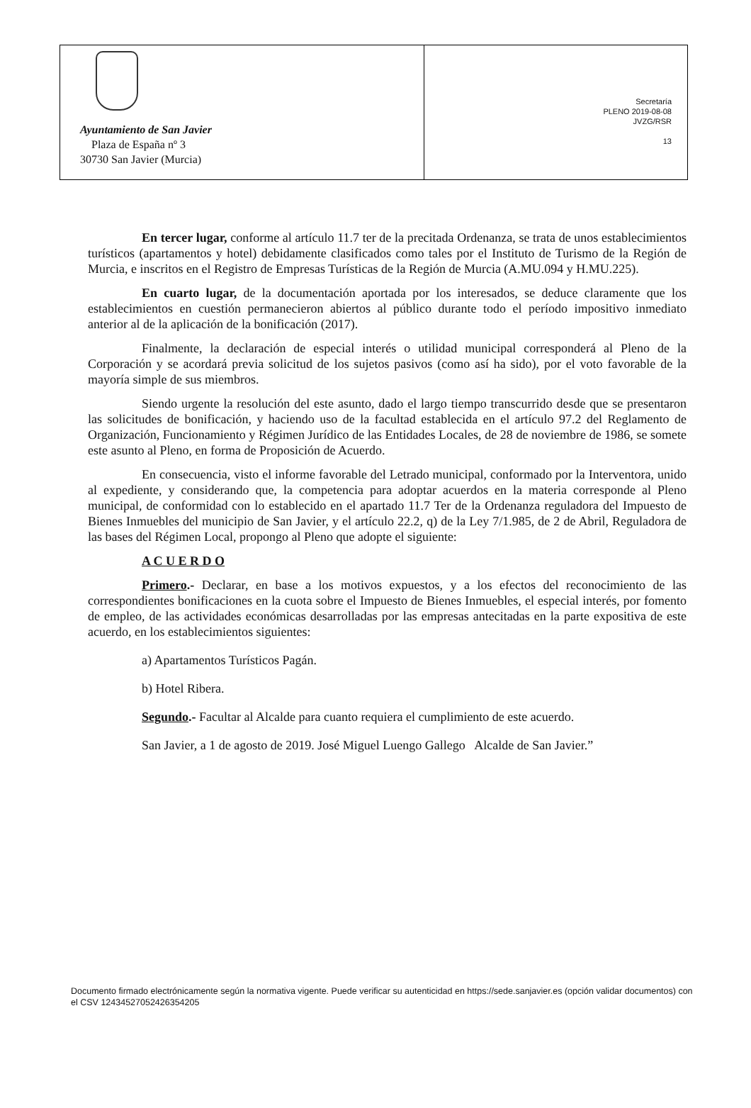Ayuntamiento de San Javier
Plaza de España nº 3
30730 San Javier (Murcia)
Secretaría
PLENO 2019-08-08
JVZG/RSR
13
En tercer lugar, conforme al artículo 11.7 ter de la precitada Ordenanza, se trata de unos establecimientos turísticos (apartamentos y hotel) debidamente clasificados como tales por el Instituto de Turismo de la Región de Murcia, e inscritos en el Registro de Empresas Turísticas de la Región de Murcia (A.MU.094 y H.MU.225).
En cuarto lugar, de la documentación aportada por los interesados, se deduce claramente que los establecimientos en cuestión permanecieron abiertos al público durante todo el período impositivo inmediato anterior al de la aplicación de la bonificación (2017).
Finalmente, la declaración de especial interés o utilidad municipal corresponderá al Pleno de la Corporación y se acordará previa solicitud de los sujetos pasivos (como así ha sido), por el voto favorable de la mayoría simple de sus miembros.
Siendo urgente la resolución del este asunto, dado el largo tiempo transcurrido desde que se presentaron las solicitudes de bonificación, y haciendo uso de la facultad establecida en el artículo 97.2 del Reglamento de Organización, Funcionamiento y Régimen Jurídico de las Entidades Locales, de 28 de noviembre de 1986, se somete este asunto al Pleno, en forma de Proposición de Acuerdo.
En consecuencia, visto el informe favorable del Letrado municipal, conformado por la Interventora, unido al expediente, y considerando que, la competencia para adoptar acuerdos en la materia corresponde al Pleno municipal, de conformidad con lo establecido en el apartado 11.7 Ter de la Ordenanza reguladora del Impuesto de Bienes Inmuebles del municipio de San Javier, y el artículo 22.2, q) de la Ley 7/1.985, de 2 de Abril, Reguladora de las bases del Régimen Local, propongo al Pleno que adopte el siguiente:
A C U E R D O
Primero.- Declarar, en base a los motivos expuestos, y a los efectos del reconocimiento de las correspondientes bonificaciones en la cuota sobre el Impuesto de Bienes Inmuebles, el especial interés, por fomento de empleo, de las actividades económicas desarrolladas por las empresas antecitadas en la parte expositiva de este acuerdo, en los establecimientos siguientes:
a) Apartamentos Turísticos Pagán.
b) Hotel Ribera.
Segundo.- Facultar al Alcalde para cuanto requiera el cumplimiento de este acuerdo.
San Javier, a 1 de agosto de 2019. José Miguel Luengo Gallego Alcalde de San Javier.”
Documento firmado electrónicamente según la normativa vigente. Puede verificar su autenticidad en https://sede.sanjavier.es (opción validar documentos) con el CSV 12434527052426354205